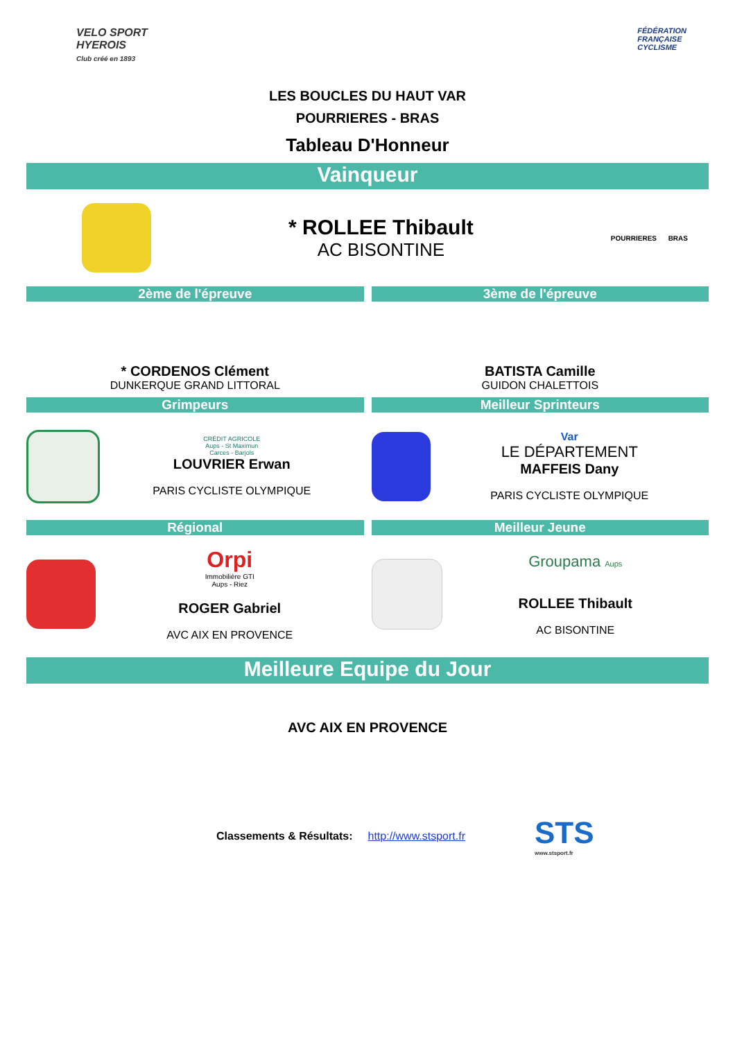VELO SPORT
HYEROIS
Club créé en 1893
FÉDÉRATION
FRANÇAISE
CYCLISME
LES BOUCLES DU HAUT VAR
POURRIERES - BRAS
Tableau D'Honneur
Vainqueur
* ROLLEE Thibault
AC BISONTINE
POURRIERES BRAS
2ème de l'épreuve 3ème de l'épreuve
* CORDENOS Clément
DUNKERQUE GRAND LITTORAL
BATISTA Camille
GUIDON CHALETTOIS
Grimpeurs Meilleur Sprinteurs
CRÉDIT AGRICOLE
Aups - St Maximun
Carces - Barjols
LOUVRIER Erwan
PARIS CYCLISTE OLYMPIQUE
Var
LE DÉPARTEMENT
MAFFEIS Dany
PARIS CYCLISTE OLYMPIQUE
Régional Meilleur Jeune
Orpi
Immobilière GTI
Aups - Riez
ROGER Gabriel
AVC AIX EN PROVENCE
Groupama Aups
ROLLEE Thibault
AC BISONTINE
Meilleure Equipe du Jour
AVC AIX EN PROVENCE
Classements & Résultats: http://www.stsport.fr
STS
www.stsport.fr